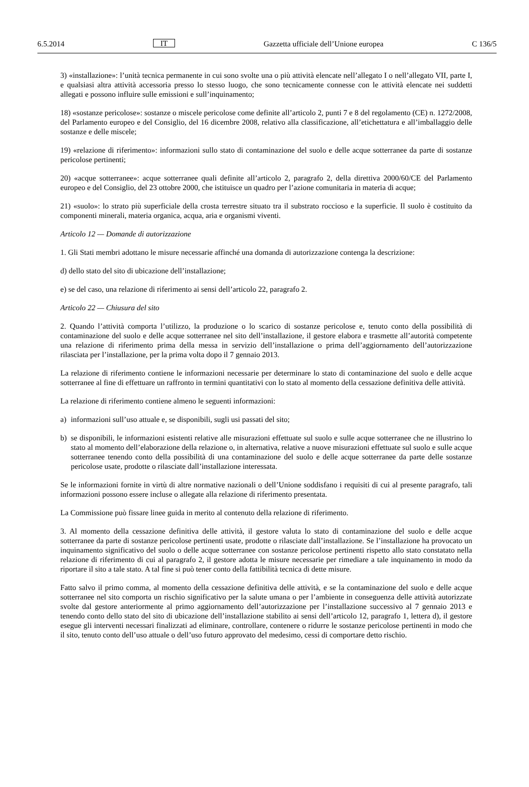6.5.2014 IT Gazzetta ufficiale dell’Unione europea C 136/5
3) «installazione»: l’unità tecnica permanente in cui sono svolte una o più attività elencate nell’allegato I o nell’allegato VII, parte I, e qualsiasi altra attività accessoria presso lo stesso luogo, che sono tecnicamente connesse con le attività elencate nei suddetti allegati e possono influire sulle emissioni e sull’inquinamento;
18) «sostanze pericolose»: sostanze o miscele pericolose come definite all’articolo 2, punti 7 e 8 del regolamento (CE) n. 1272/2008, del Parlamento europeo e del Consiglio, del 16 dicembre 2008, relativo alla classificazione, all’etichettatura e all’imballaggio delle sostanze e delle miscele;
19) «relazione di riferimento»: informazioni sullo stato di contaminazione del suolo e delle acque sotterranee da parte di sostanze pericolose pertinenti;
20) «acque sotterranee»: acque sotterranee quali definite all’articolo 2, paragrafo 2, della direttiva 2000/60/CE del Parlamento europeo e del Consiglio, del 23 ottobre 2000, che istituisce un quadro per l’azione comunitaria in materia di acque;
21) «suolo»: lo strato più superficiale della crosta terrestre situato tra il substrato roccioso e la superficie. Il suolo è costituito da componenti minerali, materia organica, acqua, aria e organismi viventi.
Articolo 12 — Domande di autorizzazione
1. Gli Stati membri adottano le misure necessarie affinché una domanda di autorizzazione contenga la descrizione:
d) dello stato del sito di ubicazione dell’installazione;
e) se del caso, una relazione di riferimento ai sensi dell’articolo 22, paragrafo 2.
Articolo 22 — Chiusura del sito
2. Quando l’attività comporta l’utilizzo, la produzione o lo scarico di sostanze pericolose e, tenuto conto della possibilità di contaminazione del suolo e delle acque sotterranee nel sito dell’installazione, il gestore elabora e trasmette all’autorità competente una relazione di riferimento prima della messa in servizio dell’installazione o prima dell’aggiornamento dell’autorizzazione rilasciata per l’installazione, per la prima volta dopo il 7 gennaio 2013.
La relazione di riferimento contiene le informazioni necessarie per determinare lo stato di contaminazione del suolo e delle acque sotterranee al fine di effettuare un raffronto in termini quantitativi con lo stato al momento della cessazione definitiva delle attività.
La relazione di riferimento contiene almeno le seguenti informazioni:
a) informazioni sull’uso attuale e, se disponibili, sugli usi passati del sito;
b) se disponibili, le informazioni esistenti relative alle misurazioni effettuate sul suolo e sulle acque sotterranee che ne illustrino lo stato al momento dell’elaborazione della relazione o, in alternativa, relative a nuove misurazioni effettuate sul suolo e sulle acque sotterranee tenendo conto della possibilità di una contaminazione del suolo e delle acque sotterranee da parte delle sostanze pericolose usate, prodotte o rilasciate dall’installazione interessata.
Se le informazioni fornite in virtù di altre normative nazionali o dell’Unione soddisfano i requisiti di cui al presente paragrafo, tali informazioni possono essere incluse o allegate alla relazione di riferimento presentata.
La Commissione può fissare linee guida in merito al contenuto della relazione di riferimento.
3. Al momento della cessazione definitiva delle attività, il gestore valuta lo stato di contaminazione del suolo e delle acque sotterranee da parte di sostanze pericolose pertinenti usate, prodotte o rilasciate dall’installazione. Se l’installazione ha provocato un inquinamento significativo del suolo o delle acque sotterranee con sostanze pericolose pertinenti rispetto allo stato constatato nella relazione di riferimento di cui al paragrafo 2, il gestore adotta le misure necessarie per rimediare a tale inquinamento in modo da riportare il sito a tale stato. A tal fine si può tener conto della fattibilità tecnica di dette misure.
Fatto salvo il primo comma, al momento della cessazione definitiva delle attività, e se la contaminazione del suolo e delle acque sotterranee nel sito comporta un rischio significativo per la salute umana o per l’ambiente in conseguenza delle attività autorizzate svolte dal gestore anteriormente al primo aggiornamento dell’autorizzazione per l’installazione successivo al 7 gennaio 2013 e tenendo conto dello stato del sito di ubicazione dell’installazione stabilito ai sensi dell’articolo 12, paragrafo 1, lettera d), il gestore esegue gli interventi necessari finalizzati ad eliminare, controllare, contenere o ridurre le sostanze pericolose pertinenti in modo che il sito, tenuto conto dell’uso attuale o dell’uso futuro approvato del medesimo, cessi di comportare detto rischio.